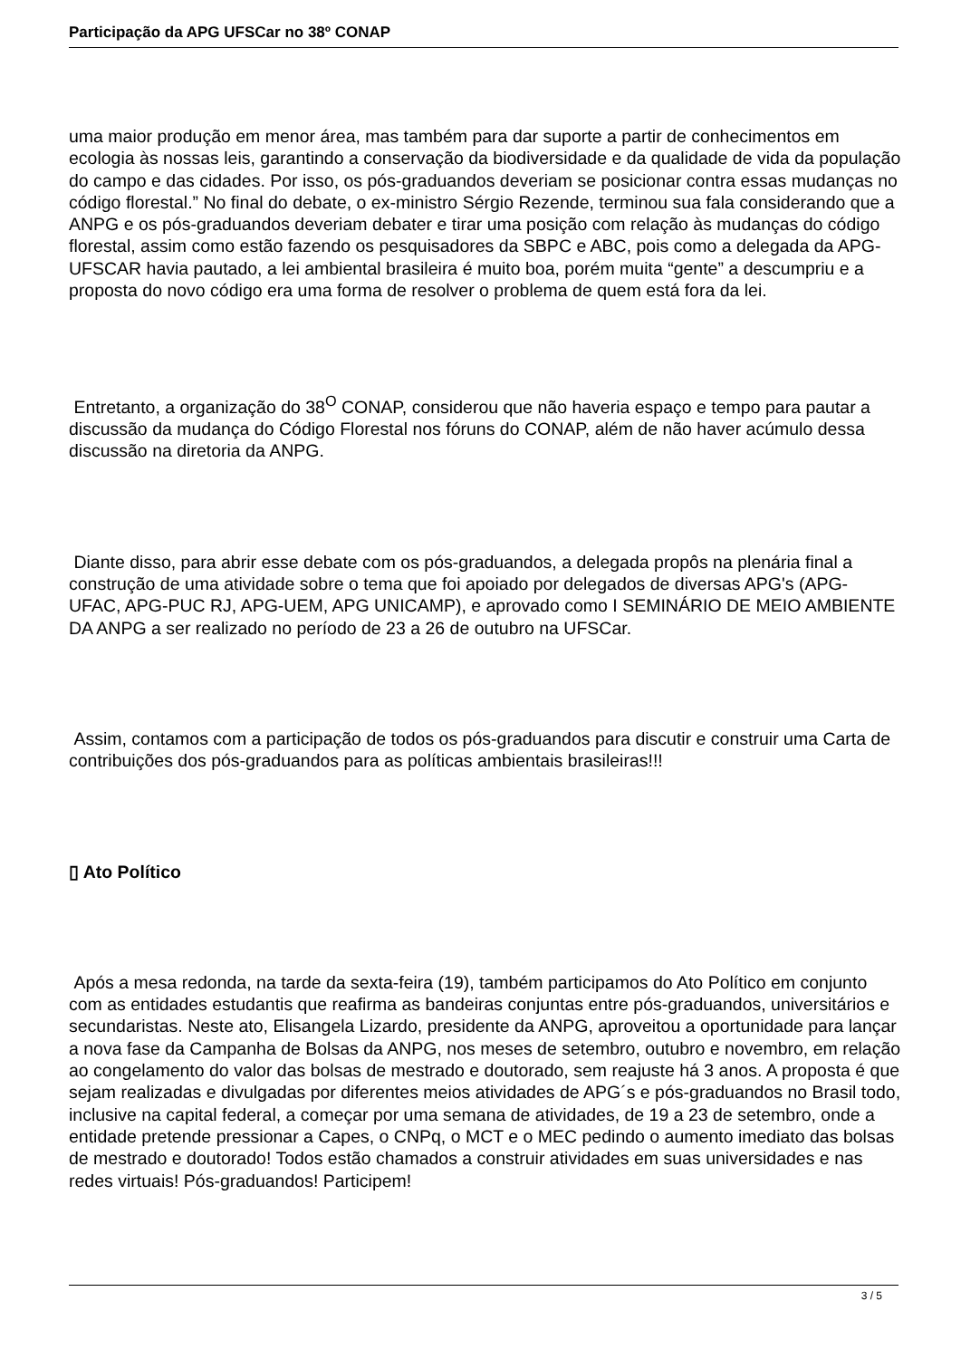Participação da APG UFSCar no 38º CONAP
uma maior produção em menor área, mas também para dar suporte a partir de conhecimentos em ecologia às nossas leis, garantindo a conservação da biodiversidade e da qualidade de vida da população do campo e das cidades. Por isso, os pós-graduandos deveriam se posicionar contra essas mudanças no código florestal.” No final do debate, o ex-ministro Sérgio Rezende, terminou sua fala considerando que a ANPG e os pós-graduandos deveriam debater e tirar uma posição com relação às mudanças do código florestal, assim como estão fazendo os pesquisadores da SBPC e ABC, pois como a delegada da APG-UFSCAR havia pautado, a lei ambiental brasileira é muito boa, porém muita “gente” a descumpriu e a proposta do novo código era uma forma de resolver o problema de quem está fora da lei.
Entretanto, a organização do 38<sup>O</sup> CONAP, considerou que não haveria espaço e tempo para pautar a discussão da mudança do Código Florestal nos fóruns do CONAP, além de não haver acúmulo dessa discussão na diretoria da ANPG.
Diante disso, para abrir esse debate com os pós-graduandos, a delegada propôs na plenária final a construção de uma atividade sobre o tema que foi apoiado por delegados de diversas APG's (APG- UFAC, APG-PUC RJ, APG-UEM, APG UNICAMP), e aprovado como I SEMINÁRIO DE MEIO AMBIENTE DA ANPG a ser realizado no período de 23 a 26 de outubro na UFSCar.
Assim, contamos com a participação de todos os pós-graduandos para discutir e construir uma Carta de contribuições dos pós-graduandos para as políticas ambientais brasileiras!!!
▯ Ato Político
Após a mesa redonda, na tarde da sexta-feira (19), também participamos do Ato Político em conjunto com as entidades estudantis que reafirma as bandeiras conjuntas entre pós-graduandos, universitários e secundaristas. Neste ato, Elisangela Lizardo, presidente da ANPG, aproveitou a oportunidade para lançar a nova fase da Campanha de Bolsas da ANPG, nos meses de setembro, outubro e novembro, em relação ao congelamento do valor das bolsas de mestrado e doutorado, sem reajuste há 3 anos. A proposta é que sejam realizadas e divulgadas por diferentes meios atividades de APG´s e pós-graduandos no Brasil todo, inclusive na capital federal, a começar por uma semana de atividades, de 19 a 23 de setembro, onde a entidade pretende pressionar a Capes, o CNPq, o MCT e o MEC pedindo o aumento imediato das bolsas de mestrado e doutorado! Todos estão chamados a construir atividades em suas universidades e nas redes virtuais! Pós-graduandos! Participem!
3 / 5